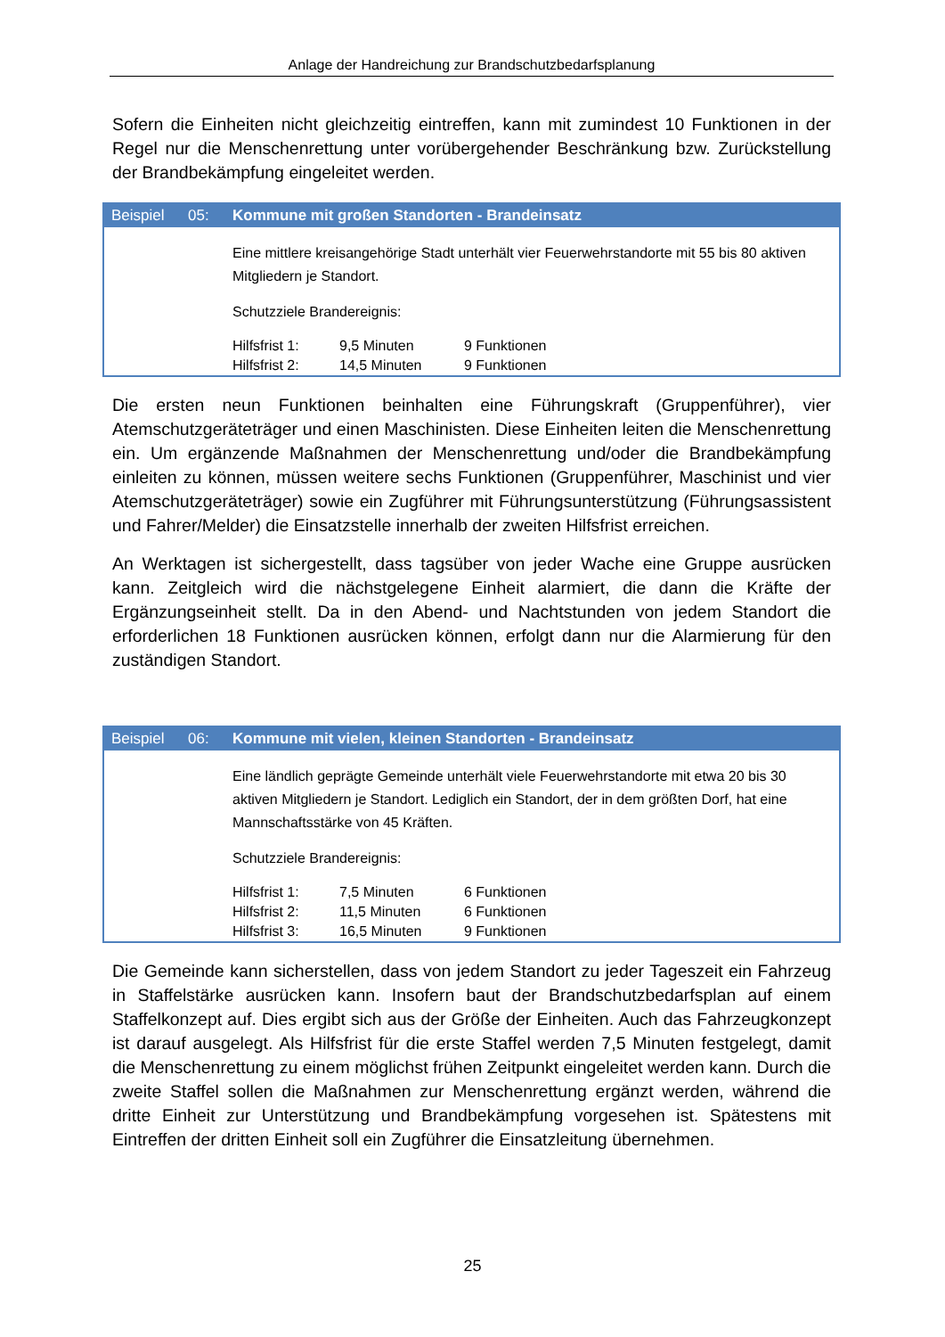Anlage der Handreichung zur Brandschutzbedarfsplanung
Sofern die Einheiten nicht gleichzeitig eintreffen, kann mit zumindest 10 Funktionen in der Regel nur die Menschenrettung unter vorübergehender Beschränkung bzw. Zurückstellung der Brandbekämpfung eingeleitet werden.
Beispiel 05: Kommune mit großen Standorten - Brandeinsatz
Eine mittlere kreisangehörige Stadt unterhält vier Feuerwehrstandorte mit 55 bis 80 aktiven Mitgliedern je Standort.
Schutzziele Brandereignis:
| Hilfsfrist 1: | 9,5 Minuten | 9 Funktionen |
| Hilfsfrist 2: | 14,5 Minuten | 9 Funktionen |
Die ersten neun Funktionen beinhalten eine Führungskraft (Gruppenführer), vier Atemschutzgeräteträger und einen Maschinisten. Diese Einheiten leiten die Menschenrettung ein. Um ergänzende Maßnahmen der Menschenrettung und/oder die Brandbekämpfung einleiten zu können, müssen weitere sechs Funktionen (Gruppenführer, Maschinist und vier Atemschutzgeräteträger) sowie ein Zugführer mit Führungsunterstützung (Führungsassistent und Fahrer/Melder) die Einsatzstelle innerhalb der zweiten Hilfsfrist erreichen.
An Werktagen ist sichergestellt, dass tagsüber von jeder Wache eine Gruppe ausrücken kann. Zeitgleich wird die nächstgelegene Einheit alarmiert, die dann die Kräfte der Ergänzungseinheit stellt. Da in den Abend- und Nachtstunden von jedem Standort die erforderlichen 18 Funktionen ausrücken können, erfolgt dann nur die Alarmierung für den zuständigen Standort.
Beispiel 06: Kommune mit vielen, kleinen Standorten - Brandeinsatz
Eine ländlich geprägte Gemeinde unterhält viele Feuerwehrstandorte mit etwa 20 bis 30 aktiven Mitgliedern je Standort. Lediglich ein Standort, der in dem größten Dorf, hat eine Mannschaftsstärke von 45 Kräften.
Schutzziele Brandereignis:
| Hilfsfrist 1: | 7,5 Minuten | 6 Funktionen |
| Hilfsfrist 2: | 11,5 Minuten | 6 Funktionen |
| Hilfsfrist 3: | 16,5 Minuten | 9 Funktionen |
Die Gemeinde kann sicherstellen, dass von jedem Standort zu jeder Tageszeit ein Fahrzeug in Staffelstärke ausrücken kann. Insofern baut der Brandschutzbedarfsplan auf einem Staffelkonzept auf. Dies ergibt sich aus der Größe der Einheiten. Auch das Fahrzeugkonzept ist darauf ausgelegt. Als Hilfsfrist für die erste Staffel werden 7,5 Minuten festgelegt, damit die Menschenrettung zu einem möglichst frühen Zeitpunkt eingeleitet werden kann. Durch die zweite Staffel sollen die Maßnahmen zur Menschenrettung ergänzt werden, während die dritte Einheit zur Unterstützung und Brandbekämpfung vorgesehen ist. Spätestens mit Eintreffen der dritten Einheit soll ein Zugführer die Einsatzleitung übernehmen.
25